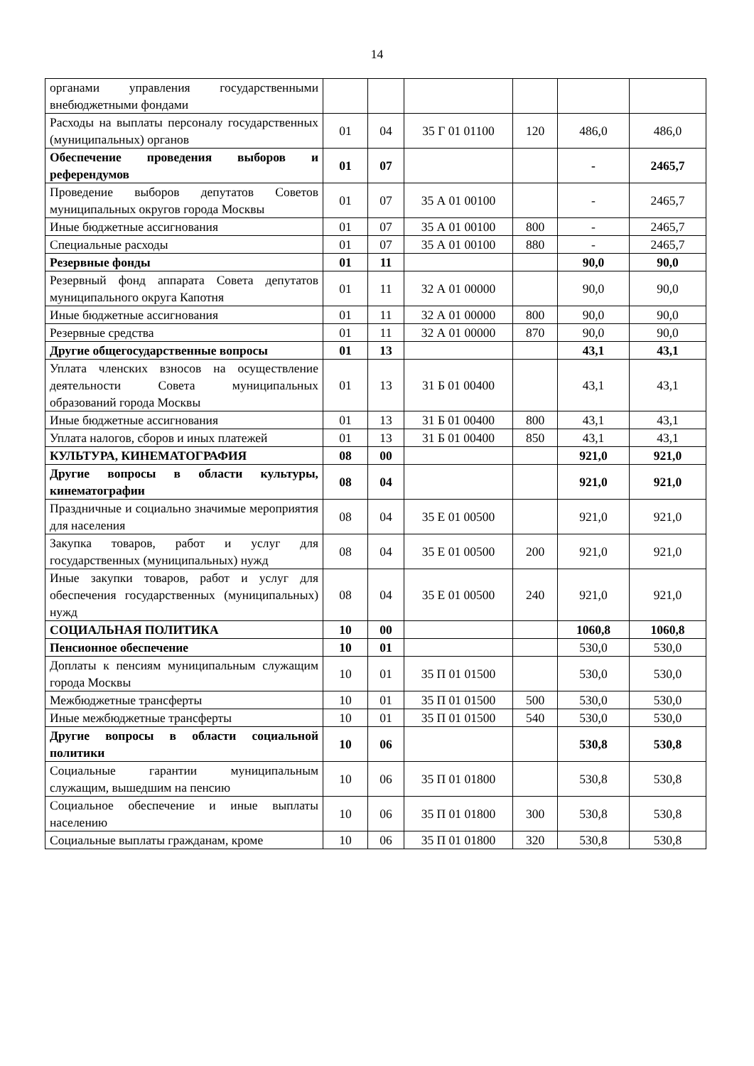14
| органами управления государственными внебюджетными фондами | | | | | | |
| Расходы на выплаты персоналу государственных (муниципальных) органов | 01 | 04 | 35 Г 01 01100 | 120 | 486,0 | 486,0 |
| Обеспечение проведения выборов и референдумов | 01 | 07 | | | - | 2465,7 |
| Проведение выборов депутатов Советов муниципальных округов города Москвы | 01 | 07 | 35 А 01 00100 | | - | 2465,7 |
| Иные бюджетные ассигнования | 01 | 07 | 35 А 01 00100 | 800 | - | 2465,7 |
| Специальные расходы | 01 | 07 | 35 А 01 00100 | 880 | - | 2465,7 |
| Резервные фонды | 01 | 11 | | | 90,0 | 90,0 |
| Резервный фонд аппарата Совета депутатов муниципального округа Капотня | 01 | 11 | 32 А 01 00000 | | 90,0 | 90,0 |
| Иные бюджетные ассигнования | 01 | 11 | 32 А 01 00000 | 800 | 90,0 | 90,0 |
| Резервные средства | 01 | 11 | 32 А 01 00000 | 870 | 90,0 | 90,0 |
| Другие общегосударственные вопросы | 01 | 13 | | | 43,1 | 43,1 |
| Уплата членских взносов на осуществление деятельности Совета муниципальных образований города Москвы | 01 | 13 | 31 Б 01 00400 | | 43,1 | 43,1 |
| Иные бюджетные ассигнования | 01 | 13 | 31 Б 01 00400 | 800 | 43,1 | 43,1 |
| Уплата налогов, сборов и иных платежей | 01 | 13 | 31 Б 01 00400 | 850 | 43,1 | 43,1 |
| КУЛЬТУРА, КИНЕМАТОГРАФИЯ | 08 | 00 | | | 921,0 | 921,0 |
| Другие вопросы в области культуры, кинематографии | 08 | 04 | | | 921,0 | 921,0 |
| Праздничные и социально значимые мероприятия для населения | 08 | 04 | 35 Е 01 00500 | | 921,0 | 921,0 |
| Закупка товаров, работ и услуг для государственных (муниципальных) нужд | 08 | 04 | 35 Е 01 00500 | 200 | 921,0 | 921,0 |
| Иные закупки товаров, работ и услуг для обеспечения государственных (муниципальных) нужд | 08 | 04 | 35 Е 01 00500 | 240 | 921,0 | 921,0 |
| СОЦИАЛЬНАЯ ПОЛИТИКА | 10 | 00 | | | 1060,8 | 1060,8 |
| Пенсионное обеспечение | 10 | 01 | | | 530,0 | 530,0 |
| Доплаты к пенсиям муниципальным служащим города Москвы | 10 | 01 | 35 П 01 01500 | | 530,0 | 530,0 |
| Межбюджетные трансферты | 10 | 01 | 35 П 01 01500 | 500 | 530,0 | 530,0 |
| Иные межбюджетные трансферты | 10 | 01 | 35 П 01 01500 | 540 | 530,0 | 530,0 |
| Другие вопросы в области социальной политики | 10 | 06 | | | 530,8 | 530,8 |
| Социальные гарантии муниципальным служащим, вышедшим на пенсию | 10 | 06 | 35 П 01 01800 | | 530,8 | 530,8 |
| Социальное обеспечение и иные выплаты населению | 10 | 06 | 35 П 01 01800 | 300 | 530,8 | 530,8 |
| Социальные выплаты гражданам, кроме | 10 | 06 | 35 П 01 01800 | 320 | 530,8 | 530,8 |